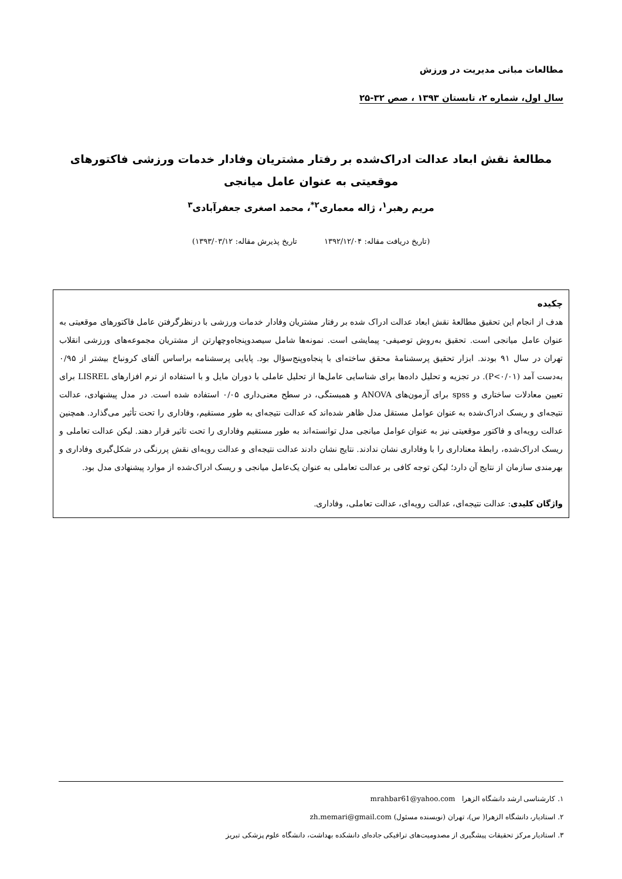مطالعات مبانی مدیریت در ورزش
سال اول، شماره ۲، تابستان ۱۳۹۳ ، صص ۳۲-۲۵
مطالعۀ نقش ابعاد عدالت ادراک‌شده بر رفتار مشتریان وفادار خدمات ورزشی فاکتورهای
موقعیتی به عنوان عامل میانجی
مریم رهبر<sup>۱</sup>، ژاله معماری<sup>۲*</sup>، محمد اصغری جعفرآبادی<sup>۳</sup>
(تاریخ دریافت مقاله: ۱۳۹۲/۱۲/۰۴ تاریخ پذیرش مقاله: ۱۳۹۳/۰۳/۱۲)
چکیده
هدف از انجام این تحقیق مطالعۀ نقش ابعاد عدالت ادراک شده بر رفتار مشتریان وفادار خدمات ورزشی با درنظرگرفتن عامل فاکتورهای موقعیتی به عنوان عامل میانجی است. تحقیق به‌روش توصیفی- پیمایشی است. نمونه‌ها شامل سیصدوپنجاه‌وچهارتن از مشتریان مجموعه‌های ورزشی انقلاب تهران در سال ۹۱ بودند. ابزار تحقیق پرسشنامۀ محقق ساخته‌ای با پنجاه‌وپنج‌سؤال بود. پایایی پرسشنامه براساس آلفای کرونباخ بیشتر از ۰/۹۵ به‌دست آمد (P<۰/۰۱). در تجزیه و تحلیل داده‌ها برای شناسایی عامل‌ها از تحلیل عاملی با دوران مایل و با استفاده از نرم افزارهای LISREL برای تعیین معادلات ساختاری و spss برای آزمون‌های ANOVA و همبستگی، در سطح معنی‌داری ۰/۰۵ استفاده شده است. در مدل پیشنهادی، عدالت نتیجه‌ای و ریسک ادراک‌شده به عنوان عوامل مستقل مدل ظاهر شده‌اند که عدالت نتیجه‌ای به طور مستقیم، وفاداری را تحت تأثیر می‌گذارد. همچنین عدالت رویه‌ای و فاکتور موقعیتی نیز به عنوان عوامل میانجی مدل توانسته‌اند به طور مستقیم وفاداری را تحت تاثیر قرار دهند. لیکن عدالت تعاملی و ریسک ادراک‌شده، رابطۀ معناداری را با وفاداری نشان ندادند. نتایج نشان دادند عدالت نتیجه‌ای و عدالت رویه‌ای نقش پررنگی در شکل‌گیری وفاداری و بهرمندی سازمان از نتایج آن دارد؛ لیکن توجه کافی بر عدالت تعاملی به عنوان یک‌عامل میانجی و ریسک ادراک‌شده از موارد پیشنهادی مدل بود.
واژگان کلیدی: عدالت نتیجه‌ای، عدالت رویه‌ای، عدالت تعاملی، وفاداری.
۱. کارشناسی ارشد دانشگاه الزهرا mrahbar61@yahoo.com
۲. استادیار، دانشگاه الزهرا( س)، تهران (نویسنده مسئول) zh.memari@gmail.com
۳. استادیار مرکز تحقیقات پیشگیری از مصدومیت‌های ترافیکی جاده‌ای دانشکده بهداشت، دانشگاه علوم پزشکی تبریز